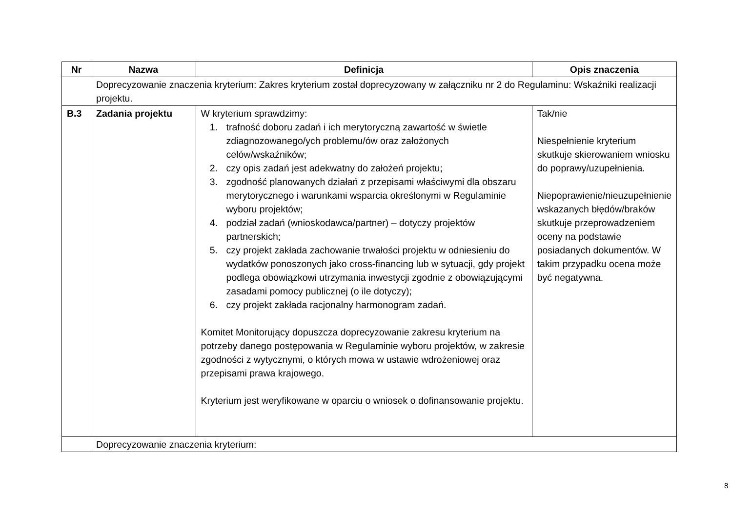| Nr | Nazwa | Definicja | Opis znaczenia |
| --- | --- | --- | --- |
| | Doprecyzowanie znaczenia kryterium: Zakres kryterium został doprecyzowany w załączniku nr 2 do Regulaminu: Wskaźniki realizacji projektu. | | |
| B.3 | Zadania projektu | W kryterium sprawdzimy: 1. trafność doboru zadań i ich merytoryczną zawartość w świetle zdiagnozowanego/ych problemu/ów oraz założonych celów/wskaźników; 2. czy opis zadań jest adekwatny do założeń projektu; 3. zgodność planowanych działań z przepisami właściwymi dla obszaru merytorycznego i warunkami wsparcia określonymi w Regulaminie wyboru projektów; 4. podział zadań (wnioskodawca/partner) – dotyczy projektów partnerskich; 5. czy projekt zakłada zachowanie trwałości projektu w odniesieniu do wydatków ponoszonych jako cross-financing lub w sytuacji, gdy projekt podlega obowiązkowi utrzymania inwestycji zgodnie z obowiązującymi zasadami pomocy publicznej (o ile dotyczy); 6. czy projekt zakłada racjonalny harmonogram zadań. Komitet Monitorujący dopuszcza doprecyzowanie zakresu kryterium na potrzeby danego postępowania w Regulaminie wyboru projektów, w zakresie zgodności z wytycznymi, o których mowa w ustawie wdrożeniowej oraz przepisami prawa krajowego. Kryterium jest weryfikowane w oparciu o wniosek o dofinansowanie projektu. | Tak/nie Niespełnienie kryterium skutkuje skierowaniem wniosku do poprawy/uzupełnienia. Niepoprawienie/nieuzupełnienie wskazanych błędów/braków skutkuje przeprowadzeniem oceny na podstawie posiadanych dokumentów. W takim przypadku ocena może być negatywna. |
| | Doprecyzowanie znaczenia kryterium: | | |
8